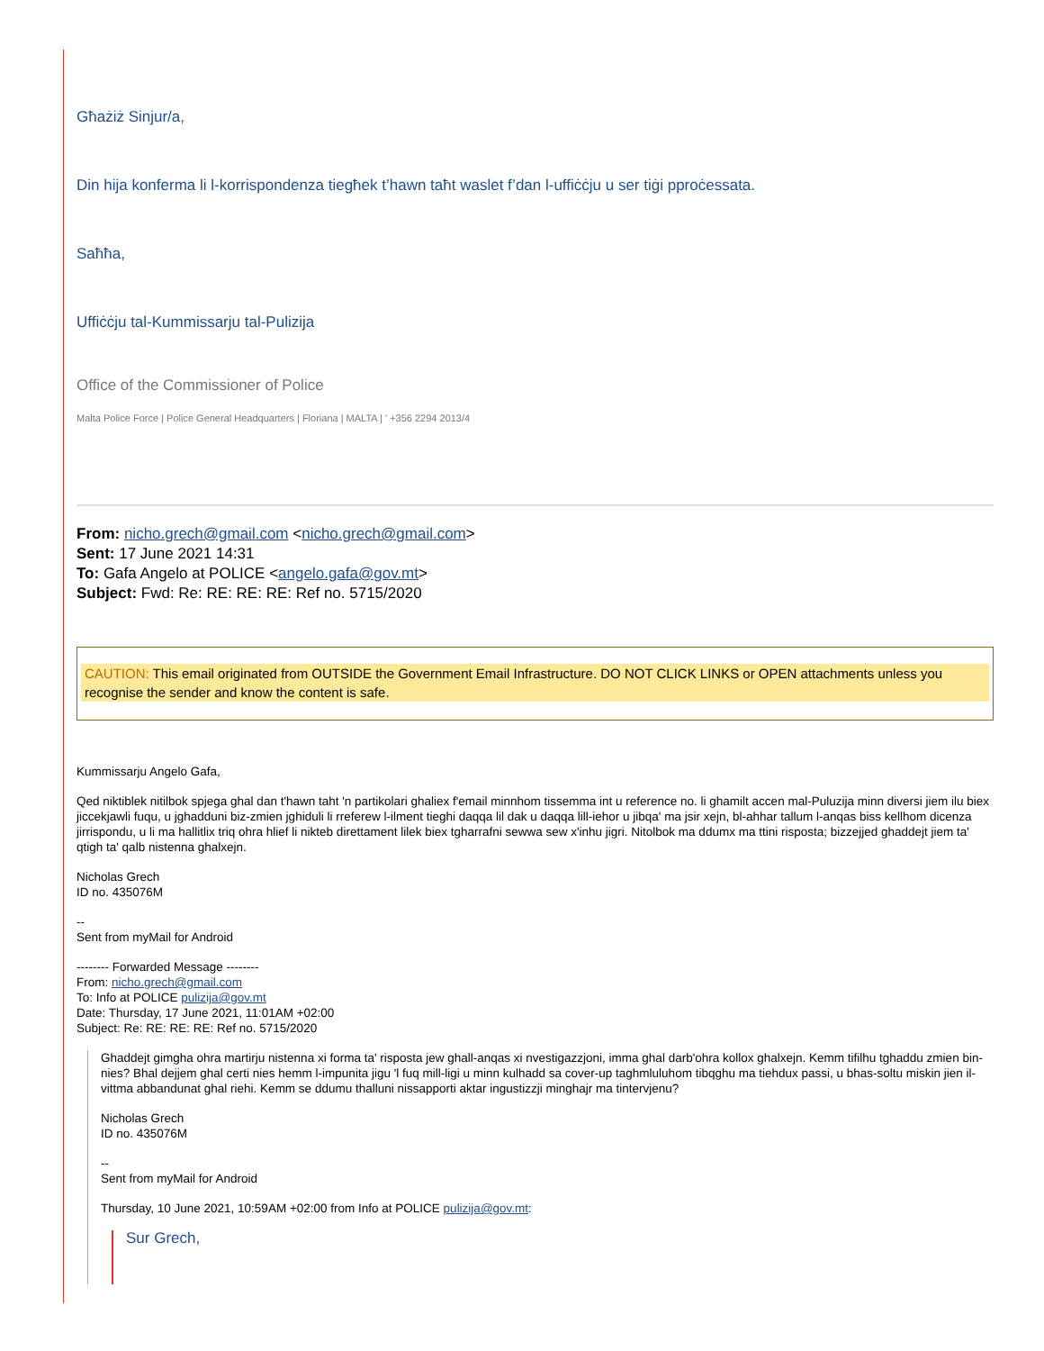Għażiż Sinjur/a,
Din hija konferma li l-korrispondenza tiegħek t’hawn taħt waslet f’dan l-uffiċċju u ser tiġi pproċessata.
Saħħa,
Uffiċċju tal-Kummissarju tal-Pulizija
Office of the Commissioner of Police
Malta Police Force | Police General Headquarters | Floriana | MALTA | ' +356 2294 2013/4
From: nicho.grech@gmail.com <nicho.grech@gmail.com>
Sent: 17 June 2021 14:31
To: Gafa Angelo at POLICE <angelo.gafa@gov.mt>
Subject: Fwd: Re: RE: RE: RE: Ref no. 5715/2020
CAUTION: This email originated from OUTSIDE the Government Email Infrastructure. DO NOT CLICK LINKS or OPEN attachments unless you recognise the sender and know the content is safe.
Kummissarju Angelo Gafa,
Qed niktiblek nitilbok spjega ghal dan t'hawn taht 'n partikolari ghaliex f'email minnhom tissemma int u reference no. li ghamilt accen mal-Puluzija minn diversi jiem ilu biex jiccekjawli fuqu, u jghadduni biz-zmien jghiduli li rreferew l-ilment tieghi daqqa lil dak u daqqa lill-iehor u jibqa' ma jsir xejn, bl-ahhar tallum l-anqas biss kellhom dicenza jirrispondu, u li ma hallitlix triq ohra hlief li nikteb direttament lilek biex tgharrafni sewwa sew x'inhu jigri. Nitolbok ma ddumx ma ttini risposta; bizzejjed ghaddejt jiem ta' qtigh ta' qalb nistenna ghalxejn.
Nicholas Grech
ID no. 435076M
--
Sent from myMail for Android
-------- Forwarded Message --------
From: nicho.grech@gmail.com
To: Info at POLICE pulizija@gov.mt
Date: Thursday, 17 June 2021, 11:01AM +02:00
Subject: Re: RE: RE: RE: Ref no. 5715/2020
Ghaddejt gimgha ohra martirju nistenna xi forma ta' risposta jew ghall-anqas xi nvestigazzjoni, imma ghal darb'ohra kollox ghalxejn. Kemm tifilhu tghaddu zmien bin-nies? Bhal dejjem ghal certi nies hemm l-impunita jigu 'l fuq mill-ligi u minn kulhadd sa cover-up taghmluluhom tibqghu ma tiehdux passi, u bhas-soltu miskin jien il-vittma abbandunat ghal riehi. Kemm se ddumu thalluni nissapporti aktar ingustizzji minghajr ma tintervjenu?
Nicholas Grech
ID no. 435076M
--
Sent from myMail for Android
Thursday, 10 June 2021, 10:59AM +02:00 from Info at POLICE pulizija@gov.mt:
Sur Grech,